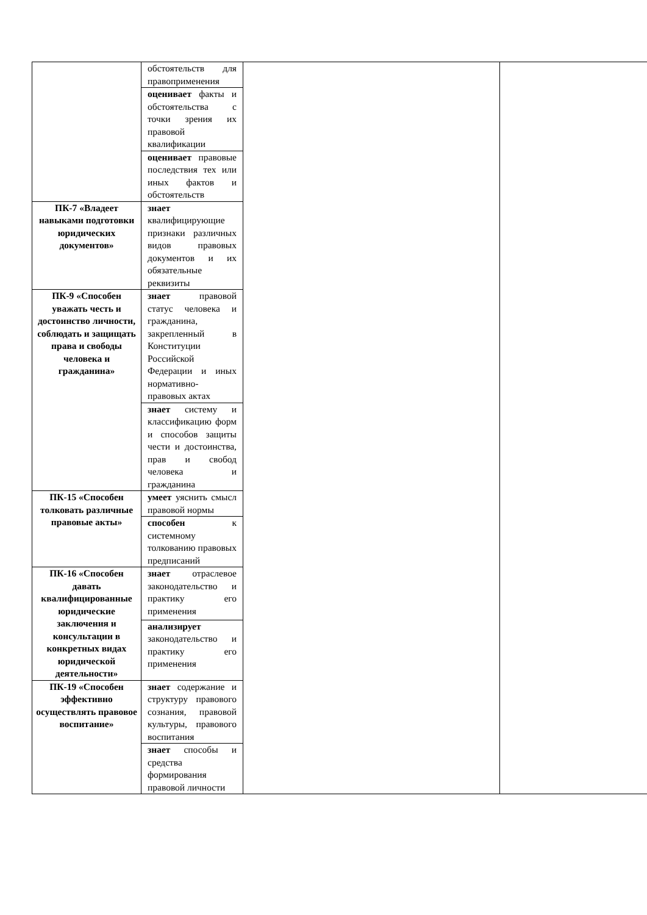| | обстоятельств для правоприменения | | |
| | оценивает факты и обстоятельства с точки зрения их правовой квалификации | | |
| | оценивает правовые последствия тех или иных фактов и обстоятельств | | |
| ПК-7 «Владеет навыками подготовки юридических документов» | знает квалифицирующие признаки различных видов правовых документов и их обязательные реквизиты | | |
| ПК-9 «Способен уважать честь и достоинство личности, соблюдать и защищать права и свободы человека и гражданина» | знает правовой статус человека и гражданина, закрепленный в Конституции Российской Федерации и иных нормативно-правовых актах | | |
| | знает систему и классификацию форм и способов защиты чести и достоинства, прав и свобод человека и гражданина | | |
| ПК-15 «Способен толковать различные правовые акты» | умеет уяснить смысл правовой нормы | | |
| | способен к системному толкованию правовых предписаний | | |
| ПК-16 «Способен давать квалифицированные юридические заключения и консультации в конкретных видах юридической деятельности» | знает отраслевое законодательство и практику его применения | | |
| | анализирует законодательство и практику его применения | | |
| ПК-19 «Способен эффективно осуществлять правовое воспитание» | знает содержание и структуру правового сознания, правовой культуры, правового воспитания | | |
| | знает способы и средства формирования правовой личности | | |